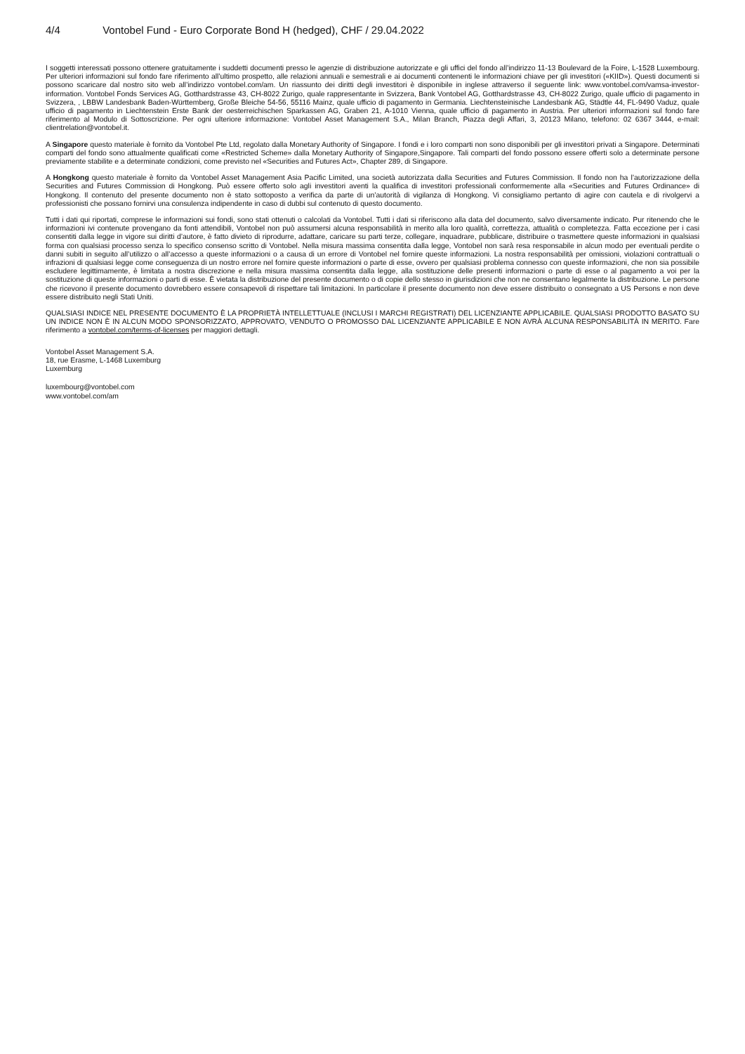4/4 Vontobel Fund - Euro Corporate Bond H (hedged), CHF / 29.04.2022
I soggetti interessati possono ottenere gratuitamente i suddetti documenti presso le agenzie di distribuzione autorizzate e gli uffici del fondo all’indirizzo 11-13 Boulevard de la Foire, L-1528 Luxembourg. Per ulteriori informazioni sul fondo fare riferimento all’ultimo prospetto, alle relazioni annuali e semestrali e ai documenti contenenti le informazioni chiave per gli investitori («KIID»). Questi documenti si possono scaricare dal nostro sito web all’indirizzo vontobel.com/am. Un riassunto dei diritti degli investitori è disponibile in inglese attraverso il seguente link: www.vontobel.com/vamsa-investor-information. Vontobel Fonds Services AG, Gotthardstrasse 43, CH-8022 Zurigo, quale rappresentante in Svizzera, Bank Vontobel AG, Gotthardstrasse 43, CH-8022 Zurigo, quale ufficio di pagamento in Svizzera, , LBBW Landesbank Baden-Württemberg, Große Bleiche 54-56, 55116 Mainz, quale ufficio di pagamento in Germania. Liechtensteinische Landesbank AG, Städtle 44, FL-9490 Vaduz, quale ufficio di pagamento in Liechtenstein Erste Bank der oesterreichischen Sparkassen AG, Graben 21, A-1010 Vienna, quale ufficio di pagamento in Austria. Per ulteriori informazioni sul fondo fare riferimento al Modulo di Sottoscrizione. Per ogni ulteriore informazione: Vontobel Asset Management S.A., Milan Branch, Piazza degli Affari, 3, 20123 Milano, telefono: 02 6367 3444, e-mail: clientrelation@vontobel.it.
A Singapore questo materiale è fornito da Vontobel Pte Ltd, regolato dalla Monetary Authority of Singapore. I fondi e i loro comparti non sono disponibili per gli investitori privati a Singapore. Determinati comparti del fondo sono attualmente qualificati come «Restricted Scheme» dalla Monetary Authority of Singapore,Singapore. Tali comparti del fondo possono essere offerti solo a determinate persone previamente stabilite e a determinate condizioni, come previsto nel «Securities and Futures Act», Chapter 289, di Singapore.
A Hongkong questo materiale è fornito da Vontobel Asset Management Asia Pacific Limited, una società autorizzata dalla Securities and Futures Commission. Il fondo non ha l’autorizzazione della Securities and Futures Commission di Hongkong. Può essere offerto solo agli investitori aventi la qualifica di investitori professionali conformemente alla «Securities and Futures Ordinance» di Hongkong. Il contenuto del presente documento non è stato sottoposto a verifica da parte di un’autorità di vigilanza di Hongkong. Vi consigliamo pertanto di agire con cautela e di rivolgervi a professionisti che possano fornirvi una consulenza indipendente in caso di dubbi sul contenuto di questo documento.
Tutti i dati qui riportati, comprese le informazioni sui fondi, sono stati ottenuti o calcolati da Vontobel. Tutti i dati si riferiscono alla data del documento, salvo diversamente indicato. Pur ritenendo che le informazioni ivi contenute provengano da fonti attendibili, Vontobel non può assumersi alcuna responsabilità in merito alla loro qualità, correttezza, attualità o completezza. Fatta eccezione per i casi consentiti dalla legge in vigore sui diritti d’autore, è fatto divieto di riprodurre, adattare, caricare su parti terze, collegare, inquadrare, pubblicare, distribuire o trasmettere queste informazioni in qualsiasi forma con qualsiasi processo senza lo specifico consenso scritto di Vontobel. Nella misura massima consentita dalla legge, Vontobel non sarà resa responsabile in alcun modo per eventuali perdite o danni subiti in seguito all’utilizzo o all’accesso a queste informazioni o a causa di un errore di Vontobel nel fornire queste informazioni. La nostra responsabilità per omissioni, violazioni contrattuali o infrazioni di qualsiasi legge come conseguenza di un nostro errore nel fornire queste informazioni o parte di esse, ovvero per qualsiasi problema connesso con queste informazioni, che non sia possibile escludere legittimamente, è limitata a nostra discrezione e nella misura massima consentita dalla legge, alla sostituzione delle presenti informazioni o parte di esse o al pagamento a voi per la sostituzione di queste informazioni o parti di esse. È vietata la distribuzione del presente documento o di copie dello stesso in giurisdizioni che non ne consentano legalmente la distribuzione. Le persone che ricevono il presente documento dovrebbero essere consapevoli di rispettare tali limitazioni. In particolare il presente documento non deve essere distribuito o consegnato a US Persons e non deve essere distribuito negli Stati Uniti.
QUALSIASI INDICE NEL PRESENTE DOCUMENTO È LA PROPRIETÀ INTELLETTUALE (INCLUSI I MARCHI REGISTRATI) DEL LICENZIANTE APPLICABILE. QUALSIASI PRODOTTO BASATO SU UN INDICE NON È IN ALCUN MODO SPONSORIZZATO, APPROVATO, VENDUTO O PROMOSSO DAL LICENZIANTE APPLICABILE E NON AVRÀ ALCUNA RESPONSABILITÀ IN MERITO. Fare riferimento a vontobel.com/terms-of-licenses per maggiori dettagli.
Vontobel Asset Management S.A.
18, rue Erasme, L-1468 Luxemburg
Luxemburg
luxembourg@vontobel.com
www.vontobel.com/am